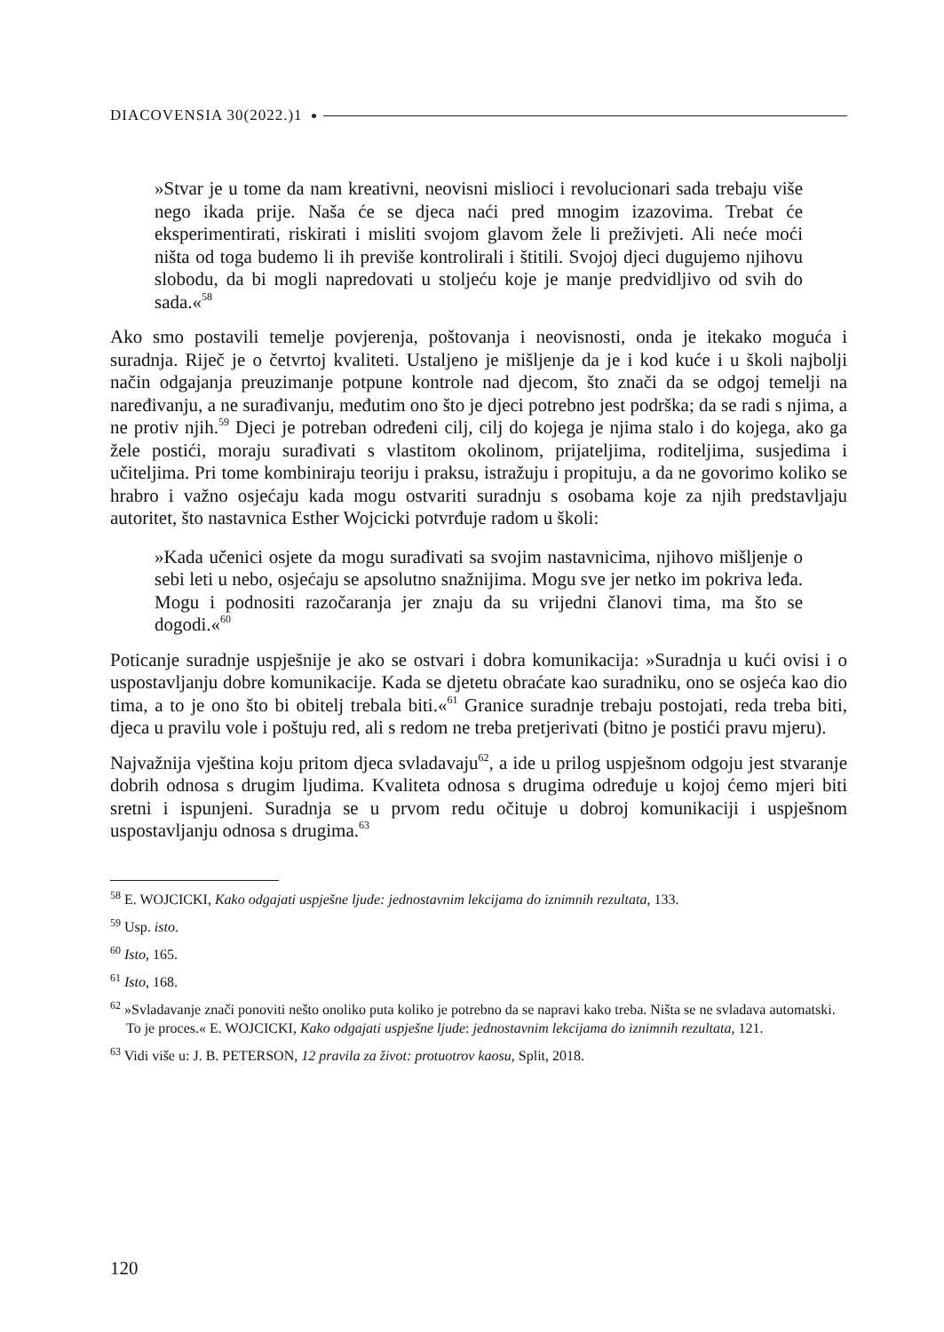DIACOVENSIA 30(2022.)1
»Stvar je u tome da nam kreativni, neovisni mislioci i revolucionari sada trebaju više nego ikada prije. Naša će se djeca naći pred mnogim izazovima. Trebat će eksperimentirati, riskirati i misliti svojom glavom žele li preživjeti. Ali neće moći ništa od toga budemo li ih previše kontrolirali i štitili. Svojoj djeci dugujemo njihovu slobodu, da bi mogli napredovati u stoljeću koje je manje predvidljivo od svih do sada.«<sup>58</sup>
Ako smo postavili temelje povjerenja, poštovanja i neovisnosti, onda je itekako moguća i suradnja. Riječ je o četvrtoj kvaliteti. Ustaljeno je mišljenje da je i kod kuće i u školi najbolji način odgajanja preuzimanje potpune kontrole nad djecom, što znači da se odgoj temelji na naređivanju, a ne surađivanju, međutim ono što je djeci potrebno jest podrška; da se radi s njima, a ne protiv njih.<sup>59</sup> Djeci je potreban određeni cilj, cilj do kojega je njima stalo i do kojega, ako ga žele postići, moraju surađivati s vlastitom okolinom, prijateljima, roditeljima, susjedima i učiteljima. Pri tome kombiniraju teoriju i praksu, istražuju i propituju, a da ne govorimo koliko se hrabro i važno osjećaju kada mogu ostvariti suradnju s osobama koje za njih predstavljaju autoritet, što nastavnica Esther Wojcicki potvrđuje radom u školi:
»Kada učenici osjete da mogu surađivati sa svojim nastavnicima, njihovo mišljenje o sebi leti u nebo, osjećaju se apsolutno snažnijima. Mogu sve jer netko im pokriva leđa. Mogu i podnositi razočaranja jer znaju da su vrijedni članovi tima, ma što se dogodi.«<sup>60</sup>
Poticanje suradnje uspješnije je ako se ostvari i dobra komunikacija: »Suradnja u kući ovisi i o uspostavljanju dobre komunikacije. Kada se djetetu obraćate kao suradniku, ono se osjeća kao dio tima, a to je ono što bi obitelj trebala biti.«<sup>61</sup> Granice suradnje trebaju postojati, reda treba biti, djeca u pravilu vole i poštuju red, ali s redom ne treba pretjerivati (bitno je postići pravu mjeru).
Najvažnija vještina koju pritom djeca svladavaju<sup>62</sup>, a ide u prilog uspješnom odgoju jest stvaranje dobrih odnosa s drugim ljudima. Kvaliteta odnosa s drugima određuje u kojoj ćemo mjeri biti sretni i ispunjeni. Suradnja se u prvom redu očituje u dobroj komunikaciji i uspješnom uspostavljanju odnosa s drugima.<sup>63</sup>
<sup>58</sup> E. WOJCICKI, Kako odgajati uspješne ljude: jednostavnim lekcijama do iznimnih rezultata, 133.
<sup>59</sup> Usp. isto.
<sup>60</sup> Isto, 165.
<sup>61</sup> Isto, 168.
<sup>62</sup> »Svladavanje znači ponoviti nešto onoliko puta koliko je potrebno da se napravi kako treba. Ništa se ne svladava automatski. To je proces.« E. WOJCICKI, Kako odgajati uspješne ljude: jednostavnim lekcijama do iznimnih rezultata, 121.
<sup>63</sup> Vidi više u: J. B. PETERSON, 12 pravila za život: protuotrov kaosu, Split, 2018.
120